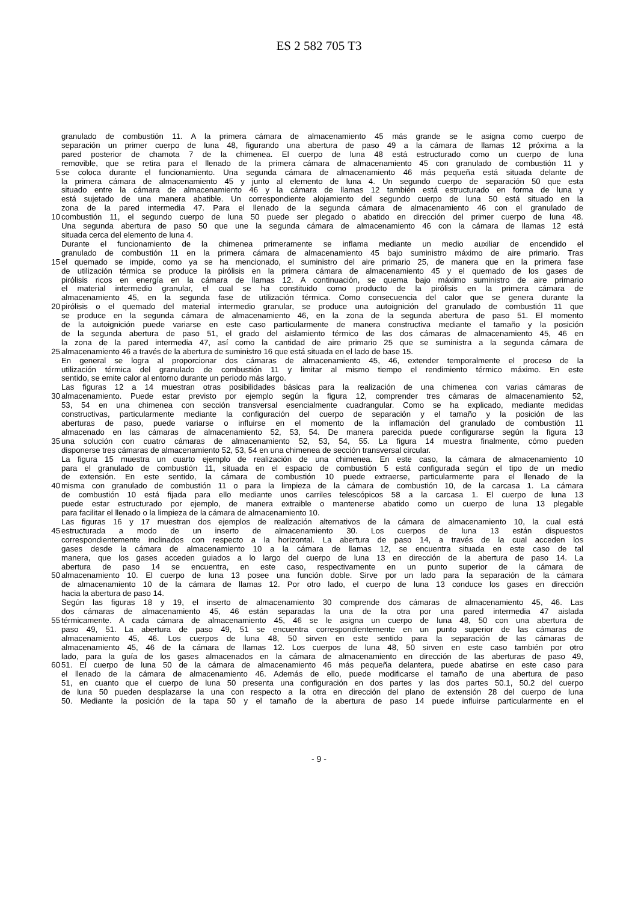ES 2 582 705 T3
granulado de combustión 11. A la primera cámara de almacenamiento 45 más grande se le asigna como cuerpo de
separación un primer cuerpo de luna 48, figurando una abertura de paso 49 a la cámara de llamas 12 próxima a la
pared posterior de chamota 7 de la chimenea. El cuerpo de luna 48 está estructurado como un cuerpo de luna
removible, que se retira para el llenado de la primera cámara de almacenamiento 45 con granulado de combustión 11 y
5 se coloca durante el funcionamiento. Una segunda cámara de almacenamiento 46 más pequeña está situada delante de
la primera cámara de almacenamiento 45 y junto al elemento de luna 4. Un segundo cuerpo de separación 50 que esta
situado entre la cámara de almacenamiento 46 y la cámara de llamas 12 también está estructurado en forma de luna y
está sujetado de una manera abatible. Un correspondiente alojamiento del segundo cuerpo de luna 50 está situado en la
zona de la pared intermedia 47. Para el llenado de la segunda cámara de almacenamiento 46 con el granulado de
10 combustión 11, el segundo cuerpo de luna 50 puede ser plegado o abatido en dirección del primer cuerpo de luna 48.
Una segunda abertura de paso 50 que une la segunda cámara de almacenamiento 46 con la cámara de llamas 12 está
situada cerca del elemento de luna 4.
Durante el funcionamiento de la chimenea primeramente se inflama mediante un medio auxiliar de encendido el
granulado de combustión 11 en la primera cámara de almacenamiento 45 bajo suministro máximo de aire primario. Tras
15 el quemado se impide, como ya se ha mencionado, el suministro del aire primario 25, de manera que en la primera fase
de utilización térmica se produce la pirólisis en la primera cámara de almacenamiento 45 y el quemado de los gases de
pirólisis ricos en energía en la cámara de llamas 12. A continuación, se quema bajo máximo suministro de aire primario
el material intermedio granular, el cual se ha constituido como producto de la pirólisis en la primera cámara de
almacenamiento 45, en la segunda fase de utilización térmica. Como consecuencia del calor que se genera durante la
20 pirólisis o el quemado del material intermedio granular, se produce una autoignición del granulado de combustión 11 que
se produce en la segunda cámara de almacenamiento 46, en la zona de la segunda abertura de paso 51. El momento
de la autoignición puede variarse en este caso particularmente de manera constructiva mediante el tamaño y la posición
de la segunda abertura de paso 51, el grado del aislamiento térmico de las dos cámaras de almacenamiento 45, 46 en
la zona de la pared intermedia 47, así como la cantidad de aire primario 25 que se suministra a la segunda cámara de
25 almacenamiento 46 a través de la abertura de suministro 16 que está situada en el lado de base 15.
En general se logra al proporcionar dos cámaras de almacenamiento 45, 46, extender temporalmente el proceso de la
utilización térmica del granulado de combustión 11 y limitar al mismo tiempo el rendimiento térmico máximo. En este
sentido, se emite calor al entorno durante un periodo más largo.
Las figuras 12 a 14 muestran otras posibilidades básicas para la realización de una chimenea con varias cámaras de
30 almacenamiento. Puede estar previsto por ejemplo según la figura 12, comprender tres cámaras de almacenamiento 52,
53, 54 en una chimenea con sección transversal esencialmente cuadrangular. Como se ha explicado, mediante medidas
constructivas, particularmente mediante la configuración del cuerpo de separación y el tamaño y la posición de las
aberturas de paso, puede variarse o influirse en el momento de la inflamación del granulado de combustión 11
almacenado en las cámaras de almacenamiento 52, 53, 54. De manera parecida puede configurarse según la figura 13
35 una solución con cuatro cámaras de almacenamiento 52, 53, 54, 55. La figura 14 muestra finalmente, cómo pueden
disponerse tres cámaras de almacenamiento 52, 53, 54 en una chimenea de sección transversal circular.
La figura 15 muestra un cuarto ejemplo de realización de una chimenea. En este caso, la cámara de almacenamiento 10
para el granulado de combustión 11, situada en el espacio de combustión 5 está configurada según el tipo de un medio
de extensión. En este sentido, la cámara de combustión 10 puede extraerse, particularmente para el llenado de la
40 misma con granulado de combustión 11 o para la limpieza de la cámara de combustión 10, de la carcasa 1. La cámara
de combustión 10 está fijada para ello mediante unos carriles telescópicos 58 a la carcasa 1. El cuerpo de luna 13
puede estar estructurado por ejemplo, de manera extraible o mantenerse abatido como un cuerpo de luna 13 plegable
para facilitar el llenado o la limpieza de la cámara de almacenamiento 10.
Las figuras 16 y 17 muestran dos ejemplos de realización alternativos de la cámara de almacenamiento 10, la cual está
45 estructurada a modo de un inserto de almacenamiento 30. Los cuerpos de luna 13 están dispuestos
correspondientemente inclinados con respecto a la horizontal. La abertura de paso 14, a través de la cual acceden los
gases desde la cámara de almacenamiento 10 a la cámara de llamas 12, se encuentra situada en este caso de tal
manera, que los gases acceden guiados a lo largo del cuerpo de luna 13 en dirección de la abertura de paso 14. La
abertura de paso 14 se encuentra, en este caso, respectivamente en un punto superior de la cámara de
50 almacenamiento 10. El cuerpo de luna 13 posee una función doble. Sirve por un lado para la separación de la cámara
de almacenamiento 10 de la cámara de llamas 12. Por otro lado, el cuerpo de luna 13 conduce los gases en dirección
hacia la abertura de paso 14.
Según las figuras 18 y 19, el inserto de almacenamiento 30 comprende dos cámaras de almacenamiento 45, 46. Las
dos cámaras de almacenamiento 45, 46 están separadas la una de la otra por una pared intermedia 47 aislada
55 térmicamente. A cada cámara de almacenamiento 45, 46 se le asigna un cuerpo de luna 48, 50 con una abertura de
paso 49, 51. La abertura de paso 49, 51 se encuentra correspondientemente en un punto superior de las cámaras de
almacenamiento 45, 46. Los cuerpos de luna 48, 50 sirven en este sentido para la separación de las cámaras de
almacenamiento 45, 46 de la cámara de llamas 12. Los cuerpos de luna 48, 50 sirven en este caso también por otro
lado, para la guía de los gases almacenados en la cámara de almacenamiento en dirección de las aberturas de paso 49,
60 51. El cuerpo de luna 50 de la cámara de almacenamiento 46 más pequeña delantera, puede abatirse en este caso para
el llenado de la cámara de almacenamiento 46. Además de ello, puede modificarse el tamaño de una abertura de paso
51, en cuanto que el cuerpo de luna 50 presenta una configuración en dos partes y las dos partes 50.1, 50.2 del cuerpo
de luna 50 pueden desplazarse la una con respecto a la otra en dirección del plano de extensión 28 del cuerpo de luna
50. Mediante la posición de la tapa 50 y el tamaño de la abertura de paso 14 puede influirse particularmente en el
- 9 -